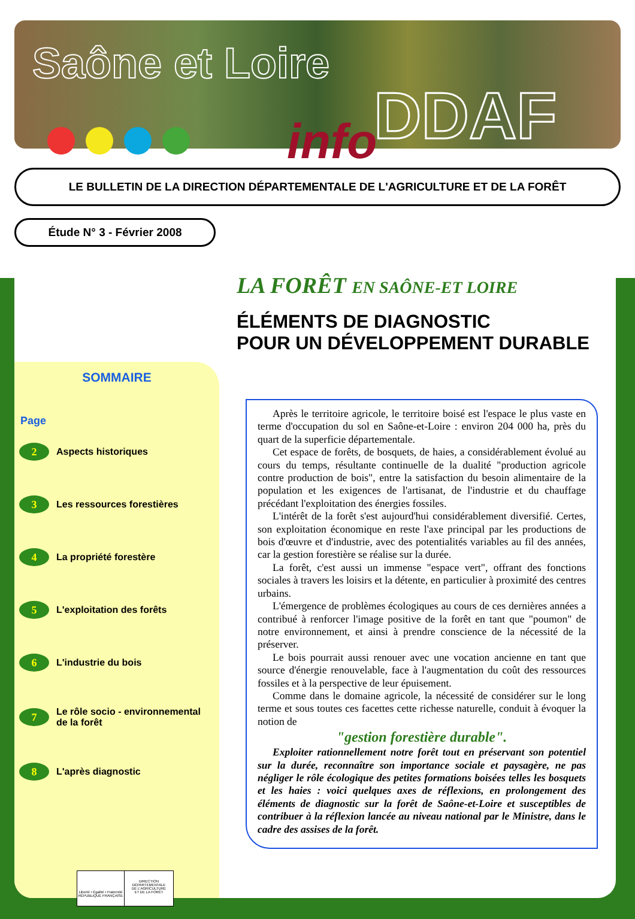Saône et Loire
DDAF
info
LE BULLETIN DE LA DIRECTION DÉPARTEMENTALE DE L'AGRICULTURE ET DE LA FORÊT
Étude N° 3 - Février 2008
LA FORÊT EN SAÔNE-ET LOIRE
ÉLÉMENTS DE DIAGNOSTIC
POUR UN DÉVELOPPEMENT DURABLE
SOMMAIRE
Page
2 Aspects historiques
3 Les ressources forestières
4 La propriété forestère
5 L'exploitation des forêts
6 L'industrie du bois
7 Le rôle socio - environnemental
de la forêt
8 L'après diagnostic
Liberté • Égalité • Fraternité
RÉPUBLIQUE FRANÇAISE
DIRECTION DÉPARTEMENTALE
DE L'AGRICULTURE
ET DE LA FORÊT
Après le territoire agricole, le territoire boisé est l'espace le plus vaste en terme d'occupation du sol en Saône-et-Loire : environ 204 000 ha, près du quart de la superficie départementale.
Cet espace de forêts, de bosquets, de haies, a considérablement évolué au cours du temps, résultante continuelle de la dualité "production agricole contre production de bois", entre la satisfaction du besoin alimentaire de la population et les exigences de l'artisanat, de l'industrie et du chauffage précédant l'exploitation des énergies fossiles.
L'intérêt de la forêt s'est aujourd'hui considérablement diversifié. Certes, son exploitation économique en reste l'axe principal par les productions de bois d'œuvre et d'industrie, avec des potentialités variables au fil des années, car la gestion forestière se réalise sur la durée.
La forêt, c'est aussi un immense "espace vert", offrant des fonctions sociales à travers les loisirs et la détente, en particulier à proximité des centres urbains.
L'émergence de problèmes écologiques au cours de ces dernières années a contribué à renforcer l'image positive de la forêt en tant que "poumon" de notre environnement, et ainsi à prendre conscience de la nécessité de la préserver.
Le bois pourrait aussi renouer avec une vocation ancienne en tant que source d'énergie renouvelable, face à l'augmentation du coût des ressources fossiles et à la perspective de leur épuisement.
Comme dans le domaine agricole, la nécessité de considérer sur le long terme et sous toutes ces facettes cette richesse naturelle, conduit à évoquer la notion de
"gestion forestière durable".
Exploiter rationnellement notre forêt tout en préservant son potentiel sur la durée, reconnaître son importance sociale et paysagère, ne pas négliger le rôle écologique des petites formations boisées telles les bosquets et les haies : voici quelques axes de réflexions, en prolongement des éléments de diagnostic sur la forêt de Saône-et-Loire et susceptibles de contribuer à la réflexion lancée au niveau national par le Ministre, dans le cadre des assises de la forêt.